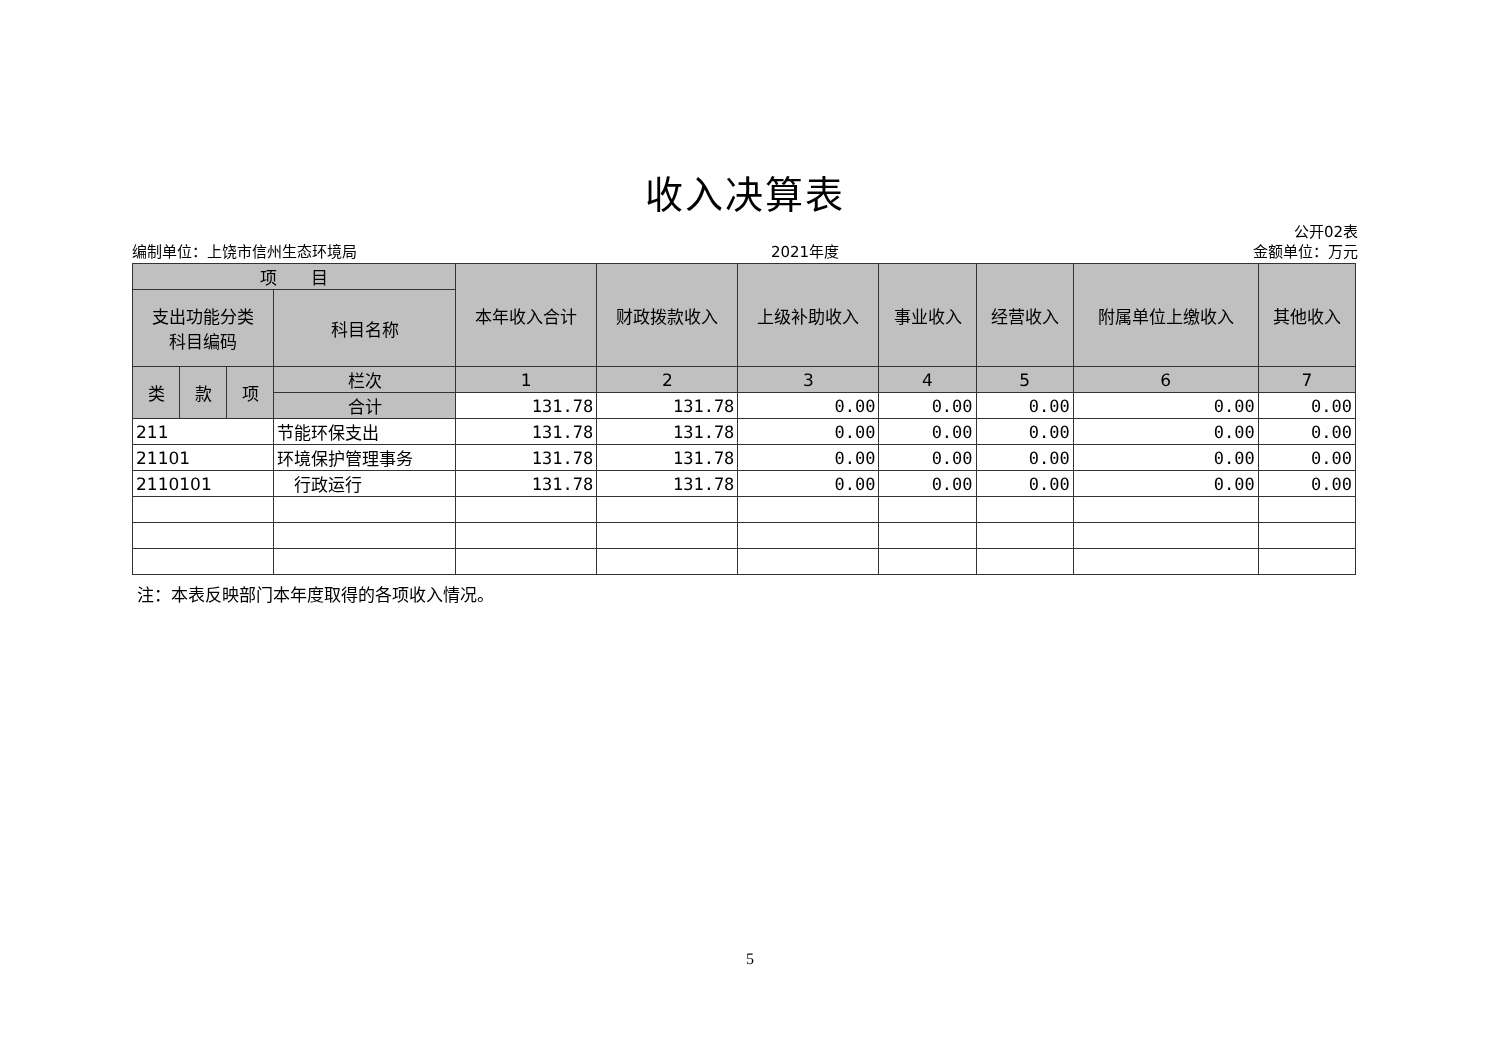收入决算表
公开02表
编制单位：上饶市信州生态环境局 2021年度 金额单位：万元
| 项 目 | | | | 本年收入合计 | 财政拨款收入 | 上级补助收入 | 事业收入 | 经营收入 | 附属单位上缴收入 | 其他收入 |
| --- | --- | --- | --- | --- | --- | --- | --- | --- | --- | --- |
| 支出功能分类 科目编码 | | | 科目名称 | | | | | | | |
| 类 | 款 | 项 | 栏次 | 1 | 2 | 3 | 4 | 5 | 6 | 7 |
| | | | 合计 | 131.78 | 131.78 | 0.00 | 0.00 | 0.00 | 0.00 | 0.00 |
| 211 | | | 节能环保支出 | 131.78 | 131.78 | 0.00 | 0.00 | 0.00 | 0.00 | 0.00 |
| 21101 | | | 环境保护管理事务 | 131.78 | 131.78 | 0.00 | 0.00 | 0.00 | 0.00 | 0.00 |
| 2110101 | | | 行政运行 | 131.78 | 131.78 | 0.00 | 0.00 | 0.00 | 0.00 | 0.00 |
注：本表反映部门本年度取得的各项收入情况。
5